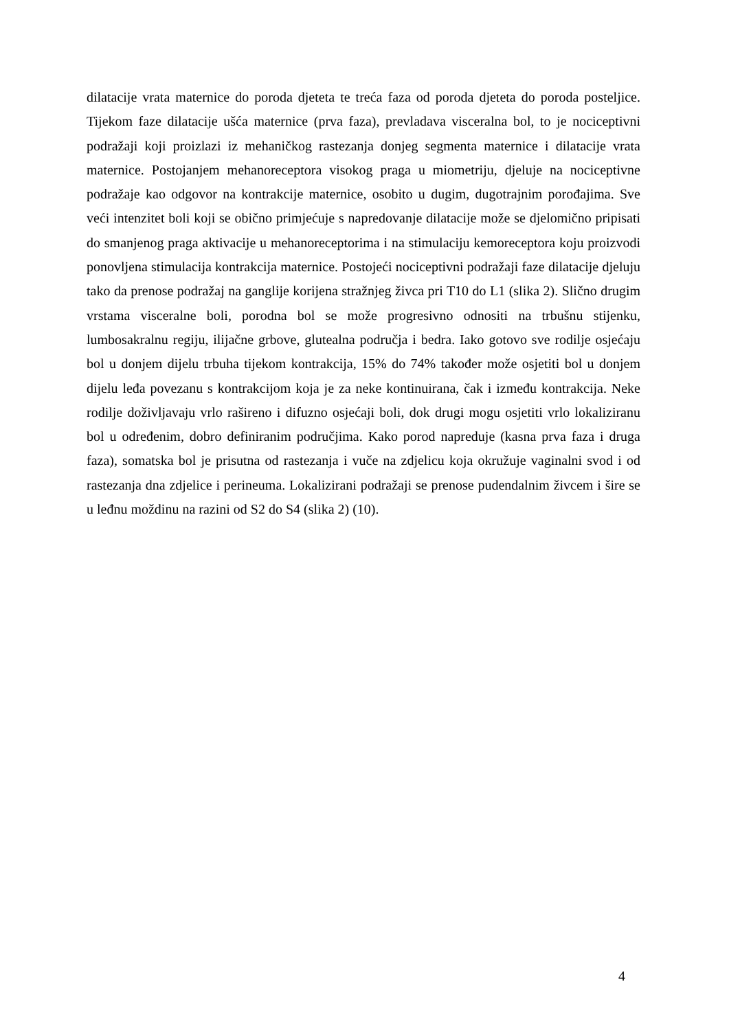dilatacije vrata maternice do poroda djeteta te treća faza od poroda djeteta do poroda posteljice. Tijekom faze dilatacije ušća maternice (prva faza), prevladava visceralna bol, to je nociceptivni podražaji koji proizlazi iz mehaničkog rastezanja donjeg segmenta maternice i dilatacije vrata maternice. Postojanjem mehanoreceptora visokog praga u miometriju, djeluje na nociceptivne podražaje kao odgovor na kontrakcije maternice, osobito u dugim, dugotrajnim porođajima. Sve veći intenzitet boli koji se obično primjećuje s napredovanje dilatacije može se djelomično pripisati do smanjenog praga aktivacije u mehanoreceptorima i na stimulaciju kemoreceptora koju proizvodi ponovljena stimulacija kontrakcija maternice. Postojeći nociceptivni podražaji faze dilatacije djeluju tako da prenose podražaj na ganglije korijena stražnjeg živca pri T10 do L1 (slika 2). Slično drugim vrstama visceralne boli, porodna bol se može progresivno odnositi na trbušnu stijenku, lumbosakralnu regiju, ilijačne grbove, glutealna područja i bedra. Iako gotovo sve rodilje osjećaju bol u donjem dijelu trbuha tijekom kontrakcija, 15% do 74% također može osjetiti bol u donjem dijelu leđa povezanu s kontrakcijom koja je za neke kontinuirana, čak i između kontrakcija. Neke rodilje doživljavaju vrlo rašireno i difuzno osjećaji boli, dok drugi mogu osjetiti vrlo lokaliziranu bol u određenim, dobro definiranim područjima. Kako porod napreduje (kasna prva faza i druga faza), somatska bol je prisutna od rastezanja i vuče na zdjelicu koja okružuje vaginalni svod i od rastezanja dna zdjelice i perineuma. Lokalizirani podražaji se prenose pudendalnim živcem i šire se u leđnu moždinu na razini od S2 do S4 (slika 2) (10).
4